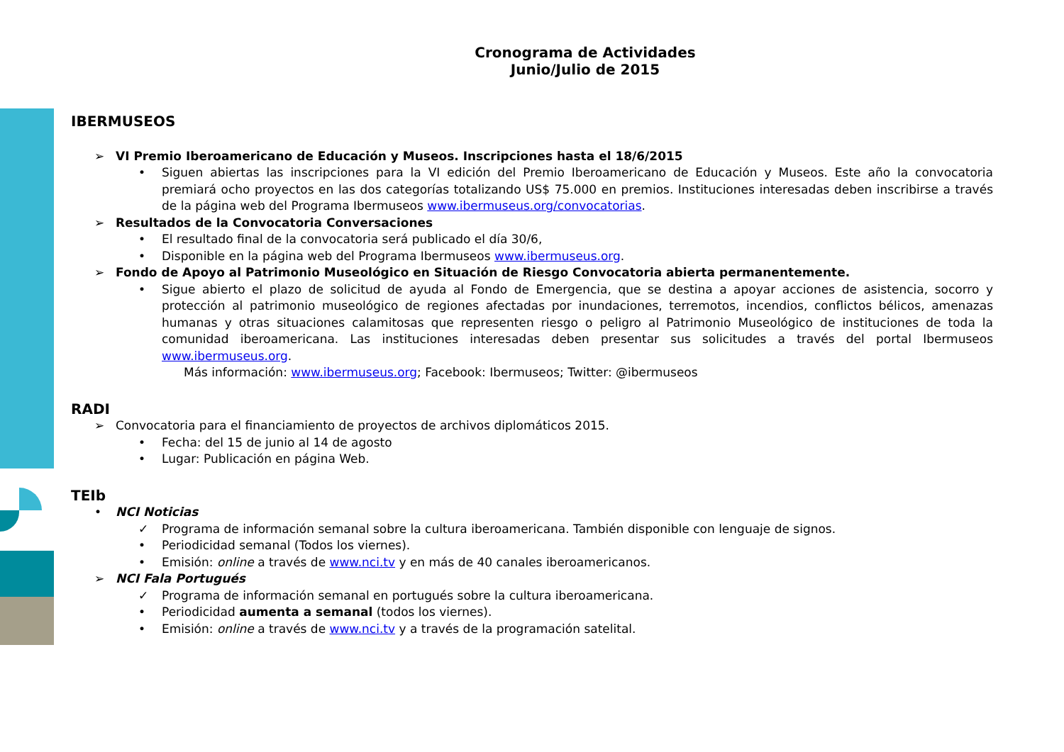Cronograma de Actividades
Junio/Julio de 2015
IBERMUSEOS
➢ VI Premio Iberoamericano de Educación y Museos. Inscripciones hasta el 18/6/2015
• Siguen abiertas las inscripciones para la VI edición del Premio Iberoamericano de Educación y Museos. Este año la convocatoria premiará ocho proyectos en las dos categorías totalizando US$ 75.000 en premios. Instituciones interesadas deben inscribirse a través de la página web del Programa Ibermuseos www.ibermuseus.org/convocatorias.
➢ Resultados de la Convocatoria Conversaciones
• El resultado final de la convocatoria será publicado el día 30/6,
• Disponible en la página web del Programa Ibermuseos www.ibermuseus.org.
➢ Fondo de Apoyo al Patrimonio Museológico en Situación de Riesgo Convocatoria abierta permanentemente.
• Sigue abierto el plazo de solicitud de ayuda al Fondo de Emergencia, que se destina a apoyar acciones de asistencia, socorro y protección al patrimonio museológico de regiones afectadas por inundaciones, terremotos, incendios, conflictos bélicos, amenazas humanas y otras situaciones calamitosas que representen riesgo o peligro al Patrimonio Museológico de instituciones de toda la comunidad iberoamericana. Las instituciones interesadas deben presentar sus solicitudes a través del portal Ibermuseos www.ibermuseus.org.
Más información: www.ibermuseus.org; Facebook: Ibermuseos; Twitter: @ibermuseos
RADI
➢ Convocatoria para el financiamiento de proyectos de archivos diplomáticos 2015.
• Fecha: del 15 de junio al 14 de agosto
• Lugar: Publicación en página Web.
TEIb
• NCI Noticias
✓ Programa de información semanal sobre la cultura iberoamericana. También disponible con lenguaje de signos.
• Periodicidad semanal (Todos los viernes).
• Emisión: online a través de www.nci.tv y en más de 40 canales iberoamericanos.
➢ NCI Fala Portugués
✓ Programa de información semanal en portugués sobre la cultura iberoamericana.
• Periodicidad aumenta a semanal (todos los viernes).
• Emisión: online a través de www.nci.tv y a través de la programación satelital.